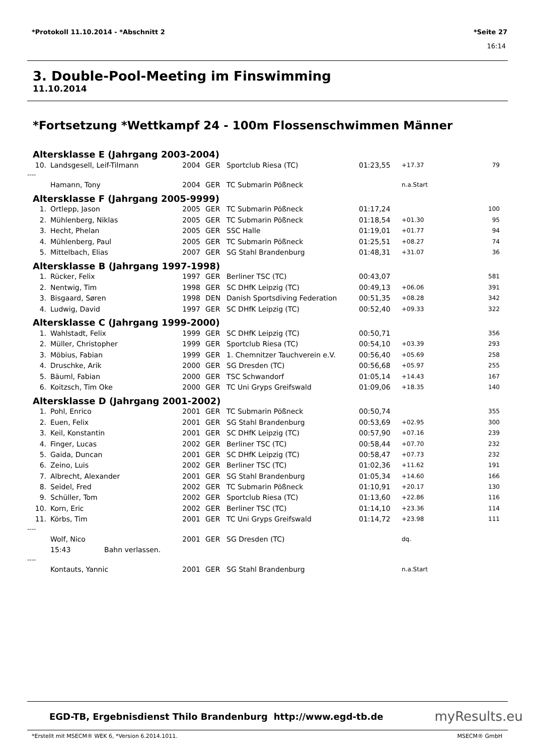*Protokoll 11.10.2014 - *Abschnitt 2 *Seite 27
16:14
3. Double-Pool-Meeting im Finswimming
11.10.2014
*Fortsetzung *Wettkampf 24 - 100m Flossenschwimmen Männer
Altersklasse E (Jahrgang 2003-2004)
| 10. | Landsgesell, Leif-Tilmann | 2004 | GER | Sportclub Riesa (TC) | 01:23,55 | +17.37 | 79 |
| ---- | | | | | | | |
| | Hamann, Tony | 2004 | GER | TC Submarin Pößneck | | n.a.Start | |
Altersklasse F (Jahrgang 2005-9999)
| 1. | Ortlepp, Jason | 2005 | GER | TC Submarin Pößneck | 01:17,24 | | 100 |
| 2. | Mühlenberg, Niklas | 2005 | GER | TC Submarin Pößneck | 01:18,54 | +01.30 | 95 |
| 3. | Hecht, Phelan | 2005 | GER | SSC Halle | 01:19,01 | +01.77 | 94 |
| 4. | Mühlenberg, Paul | 2005 | GER | TC Submarin Pößneck | 01:25,51 | +08.27 | 74 |
| 5. | Mittelbach, Elias | 2007 | GER | SG Stahl Brandenburg | 01:48,31 | +31.07 | 36 |
Altersklasse B (Jahrgang 1997-1998)
| 1. | Rücker, Felix | 1997 | GER | Berliner TSC (TC) | 00:43,07 | | 581 |
| 2. | Nentwig, Tim | 1998 | GER | SC DHfK Leipzig (TC) | 00:49,13 | +06.06 | 391 |
| 3. | Bisgaard, Søren | 1998 | DEN | Danish Sportsdiving Federation | 00:51,35 | +08.28 | 342 |
| 4. | Ludwig, David | 1997 | GER | SC DHfK Leipzig (TC) | 00:52,40 | +09.33 | 322 |
Altersklasse C (Jahrgang 1999-2000)
| 1. | Wahlstadt, Felix | 1999 | GER | SC DHfK Leipzig (TC) | 00:50,71 | | 356 |
| 2. | Müller, Christopher | 1999 | GER | Sportclub Riesa (TC) | 00:54,10 | +03.39 | 293 |
| 3. | Möbius, Fabian | 1999 | GER | 1. Chemnitzer Tauchverein e.V. | 00:56,40 | +05.69 | 258 |
| 4. | Druschke, Arik | 2000 | GER | SG Dresden (TC) | 00:56,68 | +05.97 | 255 |
| 5. | Bäuml, Fabian | 2000 | GER | TSC Schwandorf | 01:05,14 | +14.43 | 167 |
| 6. | Koitzsch, Tim Oke | 2000 | GER | TC Uni Gryps Greifswald | 01:09,06 | +18.35 | 140 |
Altersklasse D (Jahrgang 2001-2002)
| 1. | Pohl, Enrico | 2001 | GER | TC Submarin Pößneck | 00:50,74 | | 355 |
| 2. | Euen, Felix | 2001 | GER | SG Stahl Brandenburg | 00:53,69 | +02.95 | 300 |
| 3. | Keil, Konstantin | 2001 | GER | SC DHfK Leipzig (TC) | 00:57,90 | +07.16 | 239 |
| 4. | Finger, Lucas | 2002 | GER | Berliner TSC (TC) | 00:58,44 | +07.70 | 232 |
| 5. | Gaida, Duncan | 2001 | GER | SC DHfK Leipzig (TC) | 00:58,47 | +07.73 | 232 |
| 6. | Zeino, Luis | 2002 | GER | Berliner TSC (TC) | 01:02,36 | +11.62 | 191 |
| 7. | Albrecht, Alexander | 2001 | GER | SG Stahl Brandenburg | 01:05,34 | +14.60 | 166 |
| 8. | Seidel, Fred | 2002 | GER | TC Submarin Pößneck | 01:10,91 | +20.17 | 130 |
| 9. | Schüller, Tom | 2002 | GER | Sportclub Riesa (TC) | 01:13,60 | +22.86 | 116 |
| 10. | Korn, Eric | 2002 | GER | Berliner TSC (TC) | 01:14,10 | +23.36 | 114 |
| 11. | Körbs, Tim | 2001 | GER | TC Uni Gryps Greifswald | 01:14,72 | +23.98 | 111 |
| ---- | | | | | | | |
| | Wolf, Nico | 2001 | GER | SG Dresden (TC) | | dq. | |
| | 15:43 Bahn verlassen. | | | | | | |
| ---- | | | | | | | |
| | Kontauts, Yannic | 2001 | GER | SG Stahl Brandenburg | | n.a.Start | |
EGD-TB, Ergebnisdienst Thilo Brandenburg http://www.egd-tb.de myResults.eu
*Erstellt mit MSECM® WEK 6, *Version 6.2014.1011. MSECM® GmbH